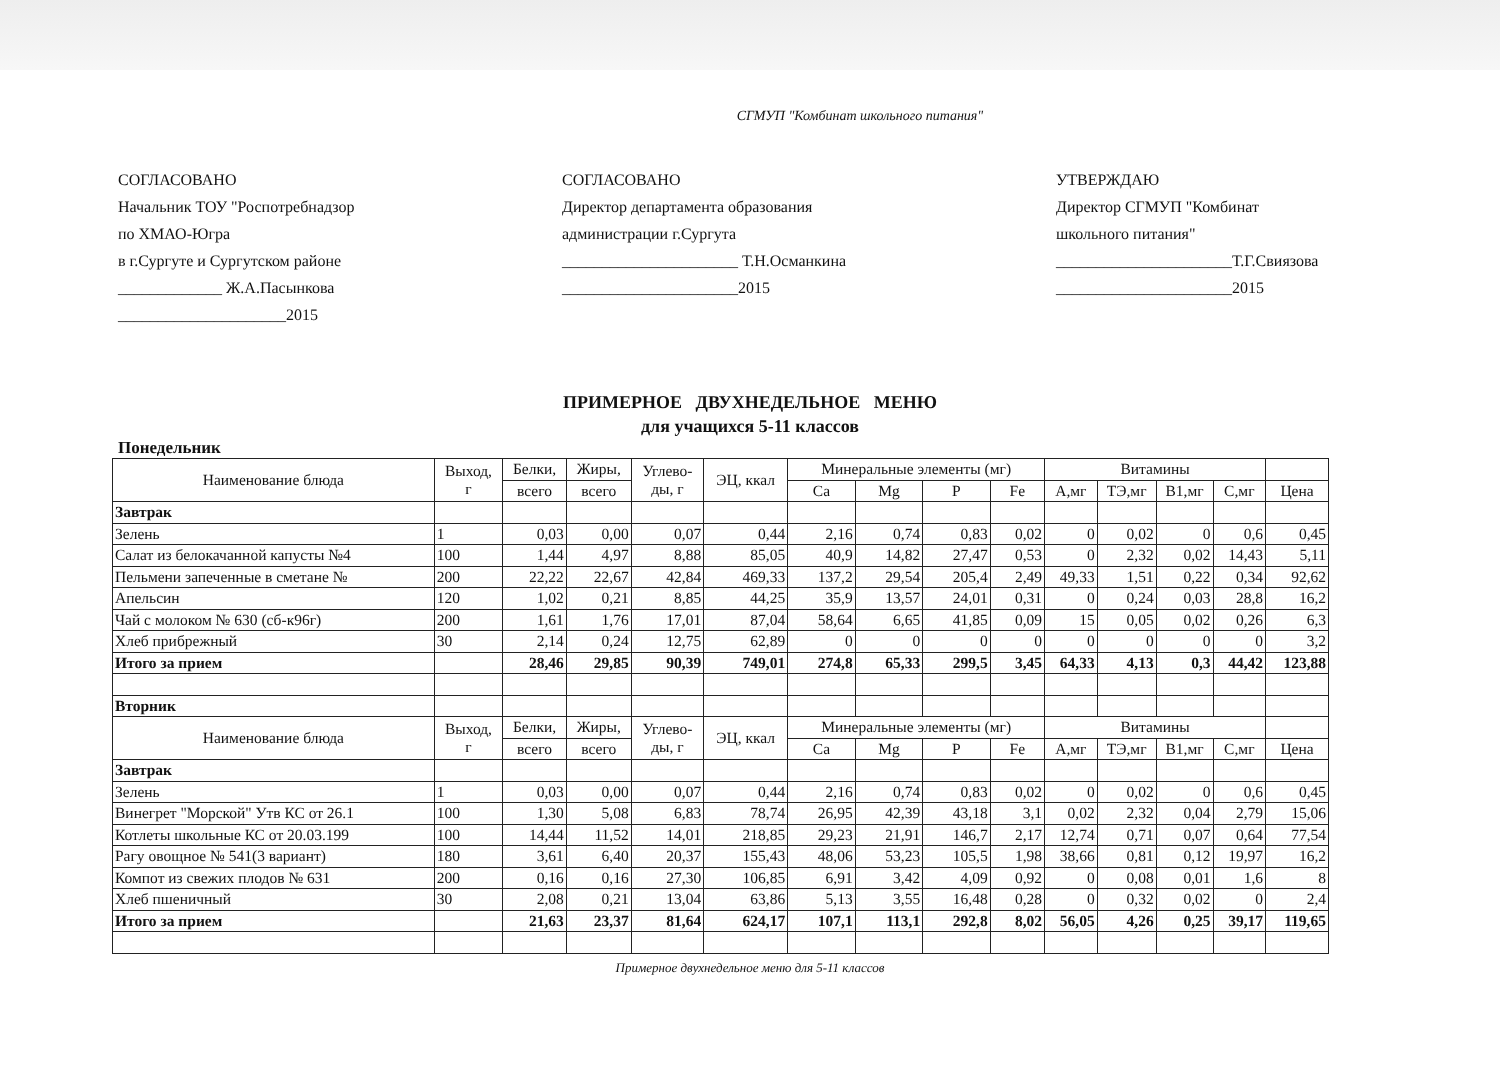СГМУП "Комбинат школьного питания"
СОГЛАСОВАНО
Начальник ТОУ "Роспотребнадзор
по ХМАО-Югра
в г.Сургуте и Сургутском районе
_____________ Ж.А.Пасынкова
_____________________2015
СОГЛАСОВАНО
Директор департамента образования
администрации г.Сургута
______________________ Т.Н.Османкина
______________________2015
УТВЕРЖДАЮ
Директор СГМУП "Комбинат
школьного питания"
______________________Т.Г.Свиязова
______________________2015
ПРИМЕРНОЕ ДВУХНЕДЕЛЬНОЕ МЕНЮ
для учащихся 5-11 классов
Понедельник
| Наименование блюда | Выход, г | Белки, | Жиры, | Углево- ды, г | ЭЦ, ккал | Минеральные элементы (мг) | | | | Витамины | | | | |
| --- | --- | --- | --- | --- | --- | --- | --- | --- | --- | --- | --- | --- | --- | --- |
| | | всего | всего | | | Ca | Mg | P | Fe | А,мг | ТЭ,мг | В1,мг | С,мг | Цена |
| Завтрак | | | | | | | | | | | | | | |
| Зелень | 1 | 0,03 | 0,00 | 0,07 | 0,44 | 2,16 | 0,74 | 0,83 | 0,02 | 0 | 0,02 | 0 | 0,6 | 0,45 |
| Салат из белокачанной капусты №4 | 100 | 1,44 | 4,97 | 8,88 | 85,05 | 40,9 | 14,82 | 27,47 | 0,53 | 0 | 2,32 | 0,02 | 14,43 | 5,11 |
| Пельмени запеченные в сметане № | 200 | 22,22 | 22,67 | 42,84 | 469,33 | 137,2 | 29,54 | 205,4 | 2,49 | 49,33 | 1,51 | 0,22 | 0,34 | 92,62 |
| Апельсин | 120 | 1,02 | 0,21 | 8,85 | 44,25 | 35,9 | 13,57 | 24,01 | 0,31 | 0 | 0,24 | 0,03 | 28,8 | 16,2 |
| Чай с молоком № 630 (сб-к96г) | 200 | 1,61 | 1,76 | 17,01 | 87,04 | 58,64 | 6,65 | 41,85 | 0,09 | 15 | 0,05 | 0,02 | 0,26 | 6,3 |
| Хлеб прибрежный | 30 | 2,14 | 0,24 | 12,75 | 62,89 | 0 | 0 | 0 | 0 | 0 | 0 | 0 | 0 | 3,2 |
| Итого за прием | | 28,46 | 29,85 | 90,39 | 749,01 | 274,8 | 65,33 | 299,5 | 3,45 | 64,33 | 4,13 | 0,3 | 44,42 | 123,88 |
| Вторник | | | | | | | | | | | | | | |
| Наименование блюда | Выход, г | Белки, | Жиры, | Углево- ды, г | ЭЦ, ккал | Минеральные элементы (мг) | | | | Витамины | | | | |
| | | всего | всего | | | Ca | Mg | P | Fe | А,мг | ТЭ,мг | В1,мг | С,мг | Цена |
| Завтрак | | | | | | | | | | | | | | |
| Зелень | 1 | 0,03 | 0,00 | 0,07 | 0,44 | 2,16 | 0,74 | 0,83 | 0,02 | 0 | 0,02 | 0 | 0,6 | 0,45 |
| Винегрет "Морской" Утв КС от 26.1 | 100 | 1,30 | 5,08 | 6,83 | 78,74 | 26,95 | 42,39 | 43,18 | 3,1 | 0,02 | 2,32 | 0,04 | 2,79 | 15,06 |
| Котлеты школьные КС от 20.03.199 | 100 | 14,44 | 11,52 | 14,01 | 218,85 | 29,23 | 21,91 | 146,7 | 2,17 | 12,74 | 0,71 | 0,07 | 0,64 | 77,54 |
| Рагу овощное № 541(3 вариант) | 180 | 3,61 | 6,40 | 20,37 | 155,43 | 48,06 | 53,23 | 105,5 | 1,98 | 38,66 | 0,81 | 0,12 | 19,97 | 16,2 |
| Компот из свежих плодов № 631 | 200 | 0,16 | 0,16 | 27,30 | 106,85 | 6,91 | 3,42 | 4,09 | 0,92 | 0 | 0,08 | 0,01 | 1,6 | 8 |
| Хлеб пшеничный | 30 | 2,08 | 0,21 | 13,04 | 63,86 | 5,13 | 3,55 | 16,48 | 0,28 | 0 | 0,32 | 0,02 | 0 | 2,4 |
| Итого за прием | | 21,63 | 23,37 | 81,64 | 624,17 | 107,1 | 113,1 | 292,8 | 8,02 | 56,05 | 4,26 | 0,25 | 39,17 | 119,65 |
Примерное двухнедельное меню для 5-11 классов